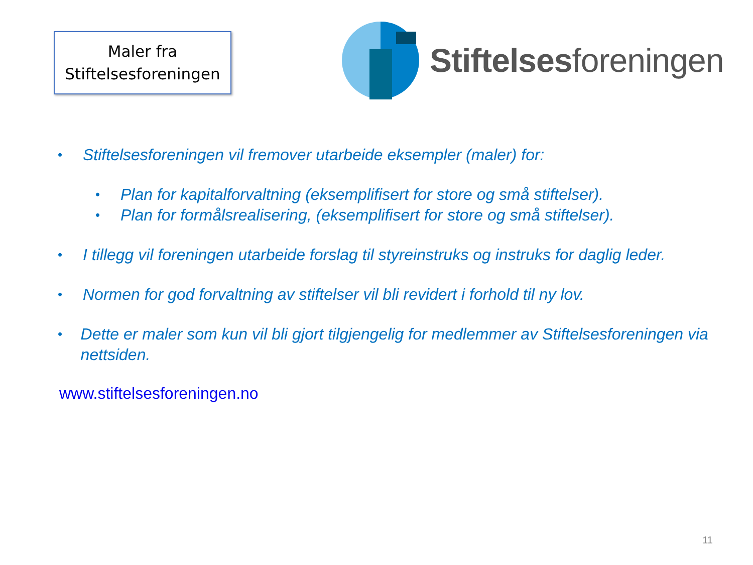Maler fra
Stiftelsesforeningen
Stiftelsesforeningen
• Stiftelsesforeningen vil fremover utarbeide eksempler (maler) for:
• Plan for kapitalforvaltning (eksemplifisert for store og små stiftelser).
• Plan for formålsrealisering, (eksemplifisert for store og små stiftelser).
• I tillegg vil foreningen utarbeide forslag til styreinstruks og instruks for daglig leder.
• Normen for god forvaltning av stiftelser vil bli revidert i forhold til ny lov.
• Dette er maler som kun vil bli gjort tilgjengelig for medlemmer av Stiftelsesforeningen via nettsiden.
www.stiftelsesforeningen.no
11